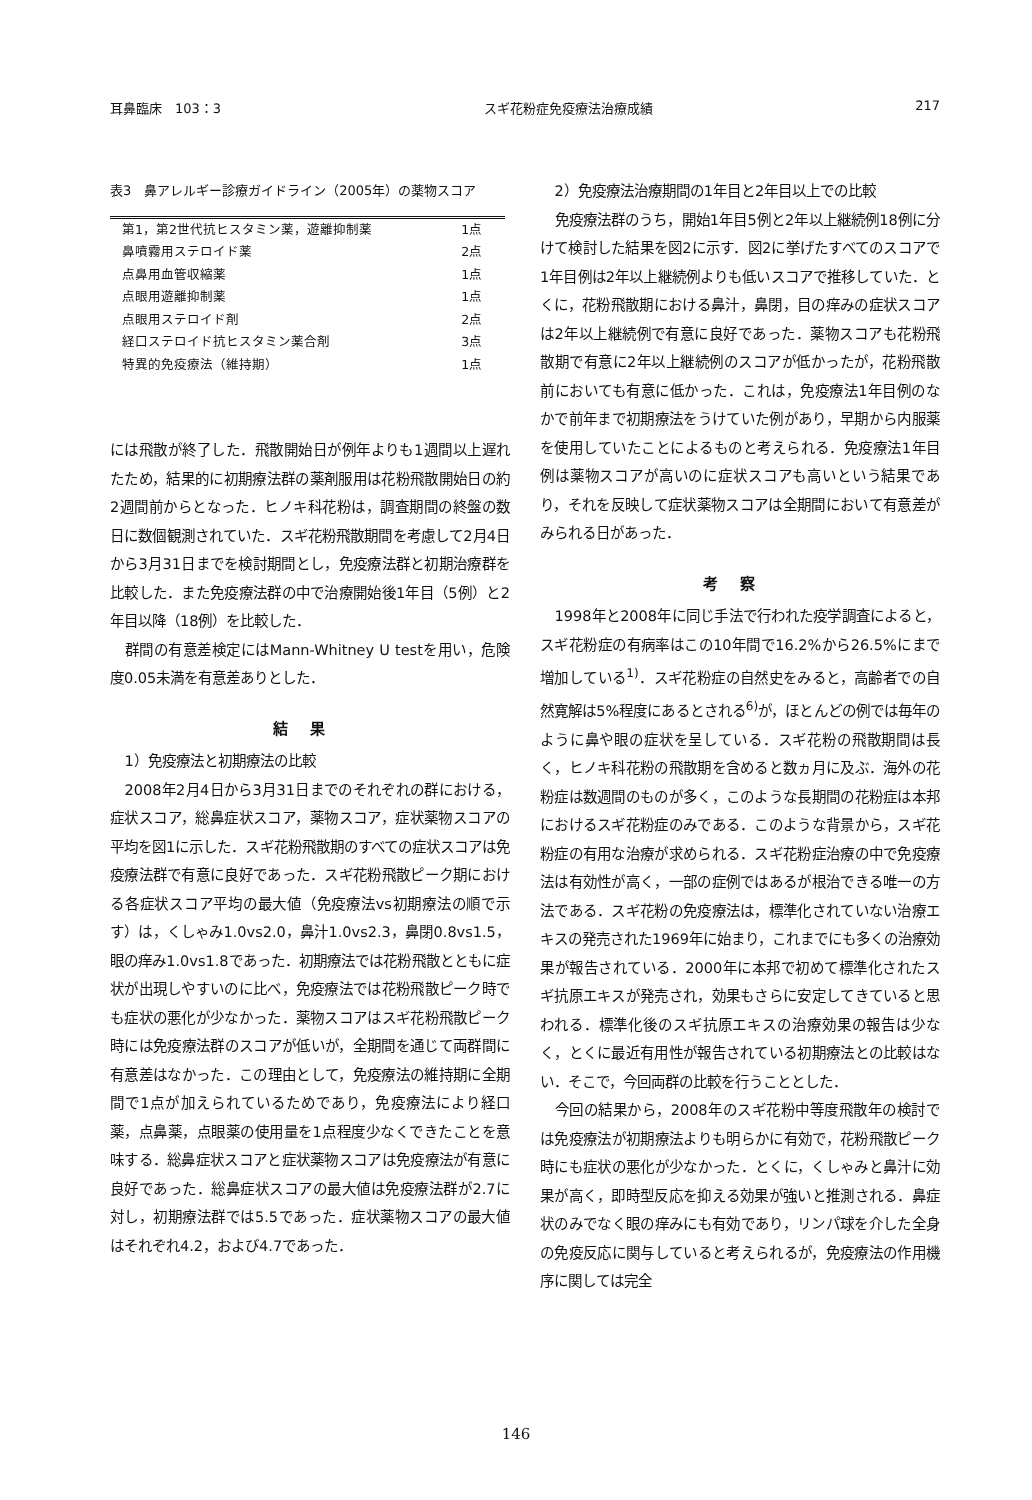耳鼻臨床　103：3 スギ花粉症免疫療法治療成績 217
表3　鼻アレルギー診療ガイドライン（2005年）の薬物スコア
| 第1，第2世代抗ヒスタミン薬，遊離抑制薬 | 1点 |
| 鼻噴霧用ステロイド薬 | 2点 |
| 点鼻用血管収縮薬 | 1点 |
| 点眼用遊離抑制薬 | 1点 |
| 点眼用ステロイド剤 | 2点 |
| 経口ステロイド抗ヒスタミン薬合剤 | 3点 |
| 特異的免疫療法（維持期） | 1点 |
には飛散が終了した．飛散開始日が例年よりも1週間以上遅れたため，結果的に初期療法群の薬剤服用は花粉飛散開始日の約2週間前からとなった．ヒノキ科花粉は，調査期間の終盤の数日に数個観測されていた．スギ花粉飛散期間を考慮して2月4日から3月31日までを検討期間とし，免疫療法群と初期治療群を比較した．また免疫療法群の中で治療開始後1年目（5例）と2年目以降（18例）を比較した．
群間の有意差検定にはMann-Whitney U testを用い，危険度0.05未満を有意差ありとした．
結果
1）免疫療法と初期療法の比較
2008年2月4日から3月31日までのそれぞれの群における，症状スコア，総鼻症状スコア，薬物スコア，症状薬物スコアの平均を図1に示した．スギ花粉飛散期のすべての症状スコアは免疫療法群で有意に良好であった．スギ花粉飛散ピーク期における各症状スコア平均の最大値（免疫療法vs初期療法の順で示す）は，くしゃみ1.0vs2.0，鼻汁1.0vs2.3，鼻閉0.8vs1.5，眼の痒み1.0vs1.8であった．初期療法では花粉飛散とともに症状が出現しやすいのに比べ，免疫療法では花粉飛散ピーク時でも症状の悪化が少なかった．薬物スコアはスギ花粉飛散ピーク時には免疫療法群のスコアが低いが，全期間を通じて両群間に有意差はなかった．この理由として，免疫療法の維持期に全期間で1点が加えられているためであり，免疫療法により経口薬，点鼻薬，点眼薬の使用量を1点程度少なくできたことを意味する．総鼻症状スコアと症状薬物スコアは免疫療法が有意に良好であった．総鼻症状スコアの最大値は免疫療法群が2.7に対し，初期療法群では5.5であった．症状薬物スコアの最大値はそれぞれ4.2，および4.7であった．
2）免疫療法治療期間の1年目と2年目以上での比較
免疫療法群のうち，開始1年目5例と2年以上継続例18例に分けて検討した結果を図2に示す．図2に挙げたすべてのスコアで1年目例は2年以上継続例よりも低いスコアで推移していた．とくに，花粉飛散期における鼻汁，鼻閉，目の痒みの症状スコアは2年以上継続例で有意に良好であった．薬物スコアも花粉飛散期で有意に2年以上継続例のスコアが低かったが，花粉飛散前においても有意に低かった．これは，免疫療法1年目例のなかで前年まで初期療法をうけていた例があり，早期から内服薬を使用していたことによるものと考えられる．免疫療法1年目例は薬物スコアが高いのに症状スコアも高いという結果であり，それを反映して症状薬物スコアは全期間において有意差がみられる日があった．
考察
1998年と2008年に同じ手法で行われた疫学調査によると，スギ花粉症の有病率はこの10年間で16.2%から26.5%にまで増加している<sup>1)</sup>．スギ花粉症の自然史をみると，高齢者での自然寛解は5%程度にあるとされる<sup>6)</sup>が，ほとんどの例では毎年のように鼻や眼の症状を呈している．スギ花粉の飛散期間は長く，ヒノキ科花粉の飛散期を含めると数ヵ月に及ぶ．海外の花粉症は数週間のものが多く，このような長期間の花粉症は本邦におけるスギ花粉症のみである．このような背景から，スギ花粉症の有用な治療が求められる．スギ花粉症治療の中で免疫療法は有効性が高く，一部の症例ではあるが根治できる唯一の方法である．スギ花粉の免疫療法は，標準化されていない治療エキスの発売された1969年に始まり，これまでにも多くの治療効果が報告されている．2000年に本邦で初めて標準化されたスギ抗原エキスが発売され，効果もさらに安定してきていると思われる．標準化後のスギ抗原エキスの治療効果の報告は少なく，とくに最近有用性が報告されている初期療法との比較はない．そこで，今回両群の比較を行うこととした．
今回の結果から，2008年のスギ花粉中等度飛散年の検討では免疫療法が初期療法よりも明らかに有効で，花粉飛散ピーク時にも症状の悪化が少なかった．とくに，くしゃみと鼻汁に効果が高く，即時型反応を抑える効果が強いと推測される．鼻症状のみでなく眼の痒みにも有効であり，リンパ球を介した全身の免疫反応に関与していると考えられるが，免疫療法の作用機序に関しては完全
146